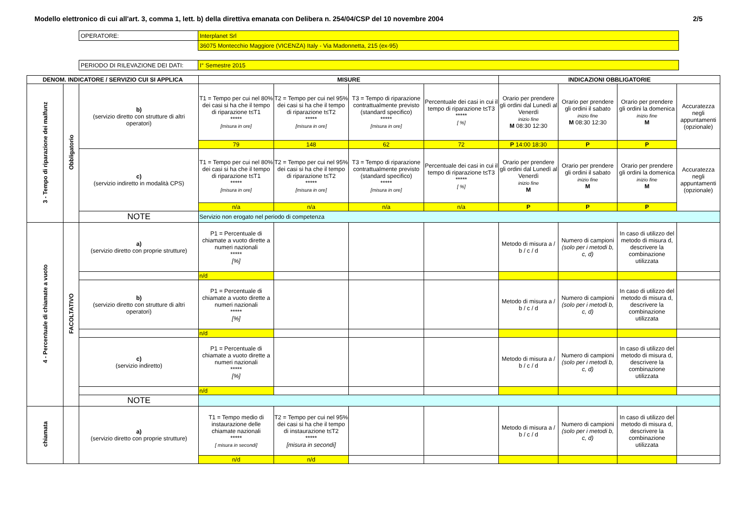Modello elettronico di cui all'art. 3, comma 1, lett. b) della direttiva emanata con Delibera n. 254/04/CSP del 10 novembre 2004 2/5
| OPERATORE: | Interplanet Srl |
| | 36075 Montecchio Maggiore (VICENZA) Italy - Via Madonnetta, 215 (ex-95) |
| PERIODO DI RILEVAZIONE DEI DATI: | I° Semestre 2015 |
| DENOM. INDICATORE / SERVIZIO CUI SI APPLICA | | | MISURE | | | | INDICAZIONI OBBLIGATORIE | | | |
| --- | --- | --- | --- | --- | --- | --- | --- | --- | --- | --- |
| 3 - Tempo di riparazione dei malfunz | Obbligatorio | b) (servizio diretto con strutture di altri operatori) | T1 = Tempo per cui nel 80% dei casi si ha che il tempo di riparazione t≤T1 ***** [misura in ore] | T2 = Tempo per cui nel 95% dei casi si ha che il tempo di riparazione t≤T2 ***** [misura in ore] | T3 = Tempo di riparazione contrattualmente previsto (standard specifico) ***** [misura in ore] | Percentuale dei casi in cui il tempo di riparazione t≤T3 ***** [ %] | Orario per prendere gli ordini dal Lunedì al Venerdì inizio fine M 08:30 12:30 | Orario per prendere gli ordini il sabato inizio fine M 08:30 12:30 | Orario per prendere gli ordini la domenica inizio fine M | Accuratezza negli appuntamenti (opzionale) |
| | | | 79 | 148 | 62 | 72 | P 14:00 18:30 | P | P | |
| | | c) (servizio indiretto in modalità CPS) | T1 = Tempo per cui nel 80% dei casi si ha che il tempo di riparazione t≤T1 ***** [misura in ore] | T2 = Tempo per cui nel 95% dei casi si ha che il tempo di riparazione t≤T2 ***** [misura in ore] | T3 = Tempo di riparazione contrattualmente previsto (standard specifico) ***** [misura in ore] | Percentuale dei casi in cui il tempo di riparazione t≤T3 ***** [ %] | Orario per prendere gli ordini dal Lunedì al Venerdì inizio fine M | Orario per prendere gli ordini il sabato inizio fine M | Orario per prendere gli ordini la domenica inizio fine M | Accuratezza negli appuntamenti (opzionale) |
| | | | n/a | n/a | n/a | n/a | P | P | P | |
| | | NOTE | Servizio non erogato nel periodo di competenza | | | | | | | |
| 4 - Percentuale di chiamate a vuoto | FACOLTATIVO | a) (servizio diretto con proprie strutture) | P1 = Percentuale di chiamate a vuoto dirette a numeri nazionali ***** [%] | | | | Metodo di misura a / b / c / d | Numero di campioni (solo per i metodi b, c, d) | In caso di utilizzo del metodo di misura d, descrivere la combinazione utilizzata | |
| | | | n/d | | | | | | | |
| | | b) (servizio diretto con strutture di altri operatori) | P1 = Percentuale di chiamate a vuoto dirette a numeri nazionali ***** [%] | | | | Metodo di misura a / b / c / d | Numero di campioni (solo per i metodi b, c, d) | In caso di utilizzo del metodo di misura d, descrivere la combinazione utilizzata | |
| | | | n/d | | | | | | | |
| | | c) (servizio indiretto) | P1 = Percentuale di chiamate a vuoto dirette a numeri nazionali ***** [%] | | | | Metodo di misura a / b / c / d | Numero di campioni (solo per i metodi b, c, d) | In caso di utilizzo del metodo di misura d, descrivere la combinazione utilizzata | |
| | | | n/d | | | | | | | |
| | | NOTE | | | | | | | | |
| chiamata | | a) (servizio diretto con proprie strutture) | T1 = Tempo medio di instaurazione delle chiamate nazionali ***** [ misura in secondi] | T2 = Tempo per cui nel 95% dei casi si ha che il tempo di instaurazione t≤T2 ***** [misura in secondi] | | | Metodo di misura a / b / c / d | Numero di campioni (solo per i metodi b, c, d) | In caso di utilizzo del metodo di misura d, descrivere la combinazione utilizzata | |
| | | | n/d | n/d | | | | | | |